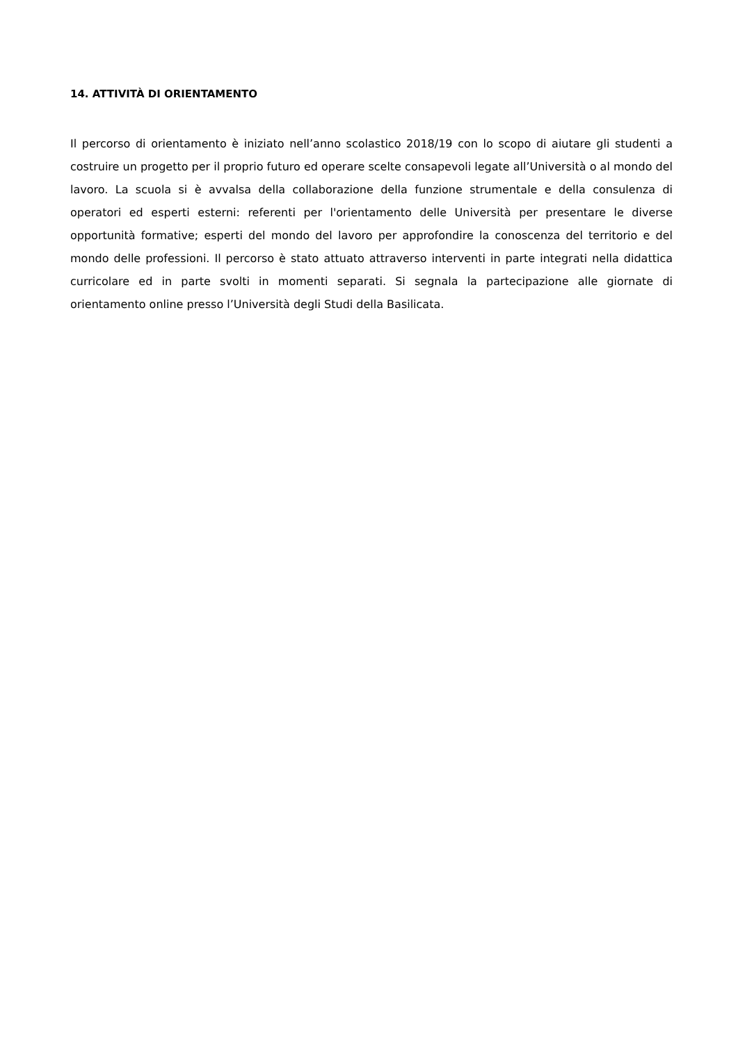14. ATTIVITÀ DI ORIENTAMENTO
Il percorso di orientamento è iniziato nell’anno scolastico 2018/19 con lo scopo di aiutare gli studenti a costruire un progetto per il proprio futuro ed operare scelte consapevoli legate all’Università o al mondo del lavoro. La scuola si è avvalsa della collaborazione della funzione strumentale e della consulenza di operatori ed esperti esterni: referenti per l'orientamento delle Università per presentare le diverse opportunità formative; esperti del mondo del lavoro per approfondire la conoscenza del territorio e del mondo delle professioni. Il percorso è stato attuato attraverso interventi in parte integrati nella didattica curricolare ed in parte svolti in momenti separati. Si segnala la partecipazione alle giornate di orientamento online presso l’Università degli Studi della Basilicata.